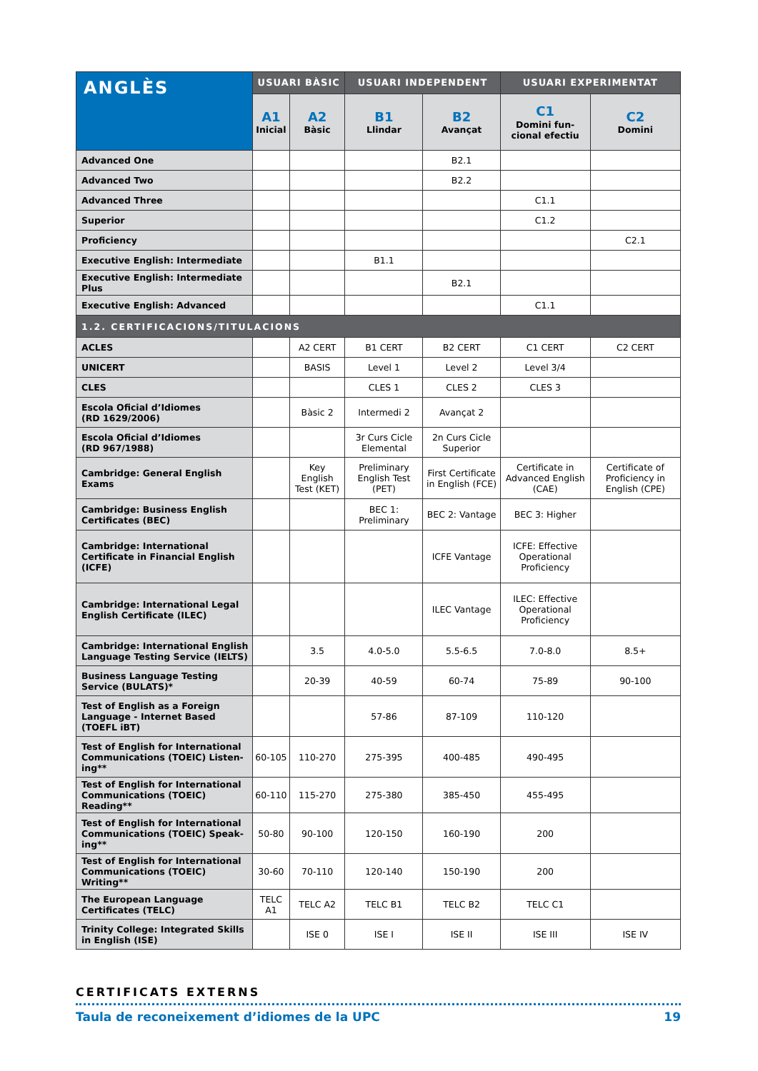| ANGLÈS | USUARI BÀSIC | | USUARI INDEPENDENT | | USUARI EXPERIMENTAT | |
| --- | --- | --- | --- | --- | --- | --- |
| | A1 Inicial | A2 Bàsic | B1 Llindar | B2 Avançat | C1 Domini fun-cional efectiu | C2 Domini |
| Advanced One | | | | B2.1 | | |
| Advanced Two | | | | B2.2 | | |
| Advanced Three | | | | | C1.1 | |
| Superior | | | | | C1.2 | |
| Proficiency | | | | | | C2.1 |
| Executive English: Intermediate | | | B1.1 | | | |
| Executive English: Intermediate Plus | | | | B2.1 | | |
| Executive English: Advanced | | | | | C1.1 | |
| 1.2. CERTIFICACIONS/TITULACIONS | | | | | | |
| ACLES | | A2 CERT | B1 CERT | B2 CERT | C1 CERT | C2 CERT |
| UNICERT | | BASIS | Level 1 | Level 2 | Level 3/4 | |
| CLES | | | CLES 1 | CLES 2 | CLES 3 | |
| Escola Oficial d’Idiomes (RD 1629/2006) | | Bàsic 2 | Intermedi 2 | Avançat 2 | | |
| Escola Oficial d’Idiomes (RD 967/1988) | | | 3r Curs Cicle Elemental | 2n Curs Cicle Superior | | |
| Cambridge: General English Exams | | Key English Test (KET) | Preliminary English Test (PET) | First Certificate in English (FCE) | Certificate in Advanced English (CAE) | Certificate of Proficiency in English (CPE) |
| Cambridge: Business English Certificates (BEC) | | | BEC 1: Preliminary | BEC 2: Vantage | BEC 3: Higher | |
| Cambridge: International Certificate in Financial English (ICFE) | | | | ICFE Vantage | ICFE: Effective Operational Proficiency | |
| Cambridge: International Legal English Certificate (ILEC) | | | | ILEC Vantage | ILEC: Effective Operational Proficiency | |
| Cambridge: International English Language Testing Service (IELTS) | | 3.5 | 4.0-5.0 | 5.5-6.5 | 7.0-8.0 | 8.5+ |
| Business Language Testing Service (BULATS)* | | 20-39 | 40-59 | 60-74 | 75-89 | 90-100 |
| Test of English as a Foreign Language - Internet Based (TOEFL iBT) | | | 57-86 | 87-109 | 110-120 | |
| Test of English for International Communications (TOEIC) Listen-ing** | 60-105 | 110-270 | 275-395 | 400-485 | 490-495 | |
| Test of English for International Communications (TOEIC) Reading** | 60-110 | 115-270 | 275-380 | 385-450 | 455-495 | |
| Test of English for International Communications (TOEIC) Speak-ing** | 50-80 | 90-100 | 120-150 | 160-190 | 200 | |
| Test of English for International Communications (TOEIC) Writing** | 30-60 | 70-110 | 120-140 | 150-190 | 200 | |
| The European Language Certificates (TELC) | TELC A1 | TELC A2 | TELC B1 | TELC B2 | TELC C1 | |
| Trinity College: Integrated Skills in English (ISE) | | ISE 0 | ISE I | ISE II | ISE III | ISE IV |
CERTIFICATS EXTERNS
Taula de reconeixement d’idiomes de la UPC 19